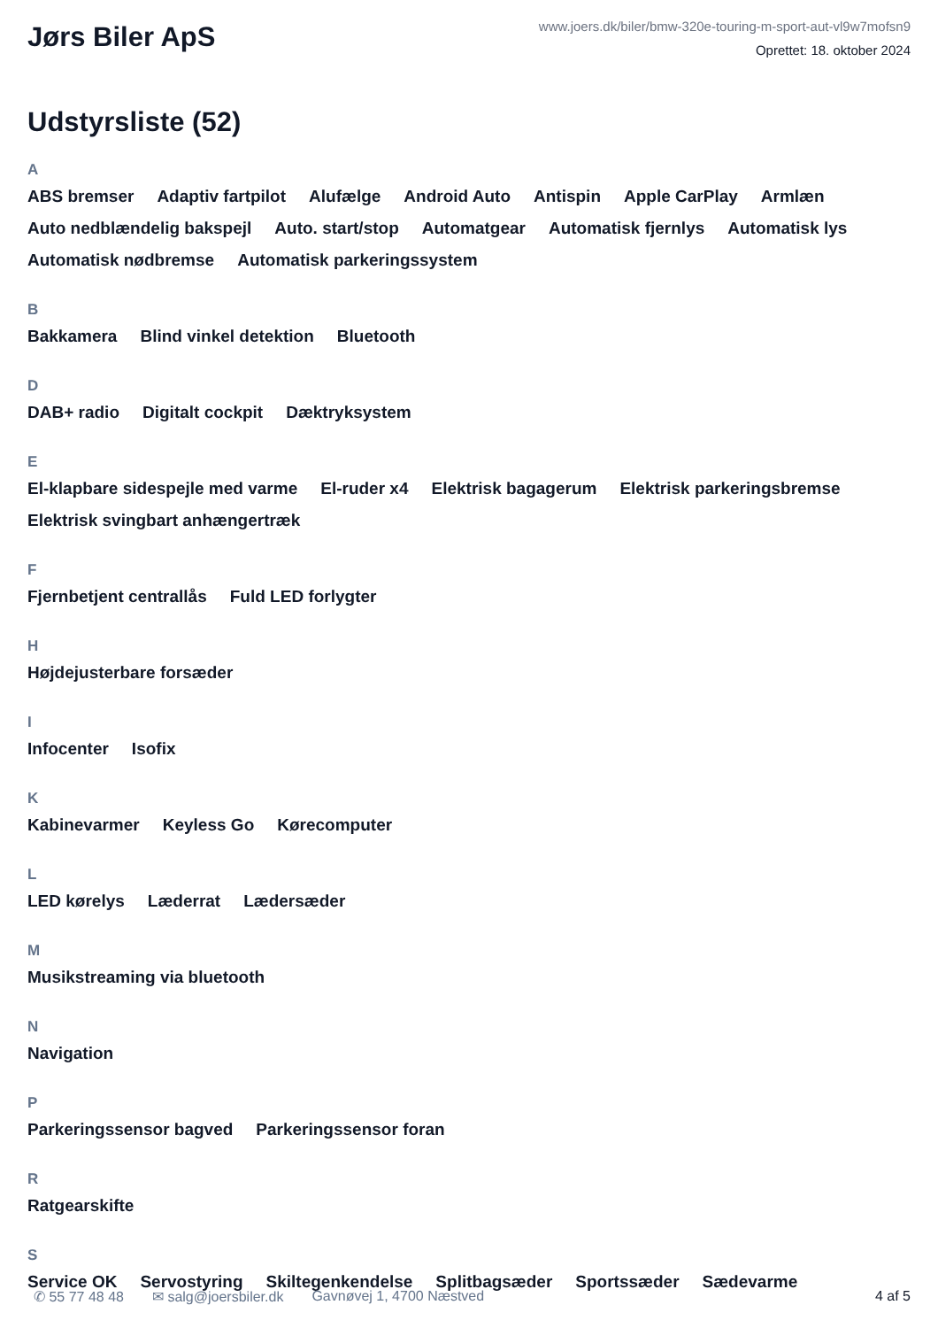Jørs Biler ApS
www.joers.dk/biler/bmw-320e-touring-m-sport-aut-vl9w7mofsn9
Oprettet: 18. oktober 2024
Udstyrsliste (52)
A
ABS bremser Adaptiv fartpilot Alufælge Android Auto Antispin Apple CarPlay Armlæn Auto nedblændelig bakspejl Auto. start/stop Automatgear Automatisk fjernlys Automatisk lys Automatisk nødbremse Automatisk parkeringssystem
B
Bakkamera Blind vinkel detektion Bluetooth
D
DAB+ radio Digitalt cockpit Dæktryksystem
E
El-klapbare sidespejle med varme El-ruder x4 Elektrisk bagagerum Elektrisk parkeringsbremse Elektrisk svingbart anhængertræk
F
Fjernbetjent centrallås Fuld LED forlygter
H
Højdejusterbare forsæder
I
Infocenter Isofix
K
Kabinevarmer Keyless Go Kørecomputer
L
LED kørelys Læderrat Lædersæder
M
Musikstreaming via bluetooth
N
Navigation
P
Parkeringssensor bagved Parkeringssensor foran
R
Ratgearskifte
S
Service OK Servostyring Skiltegenkendelse Splitbagsæder Sportssæder Sædevarme
✆ 55 77 48 48 ✉ salg@joersbiler.dk Gavnøvej 1, 4700 Næstved 4 af 5